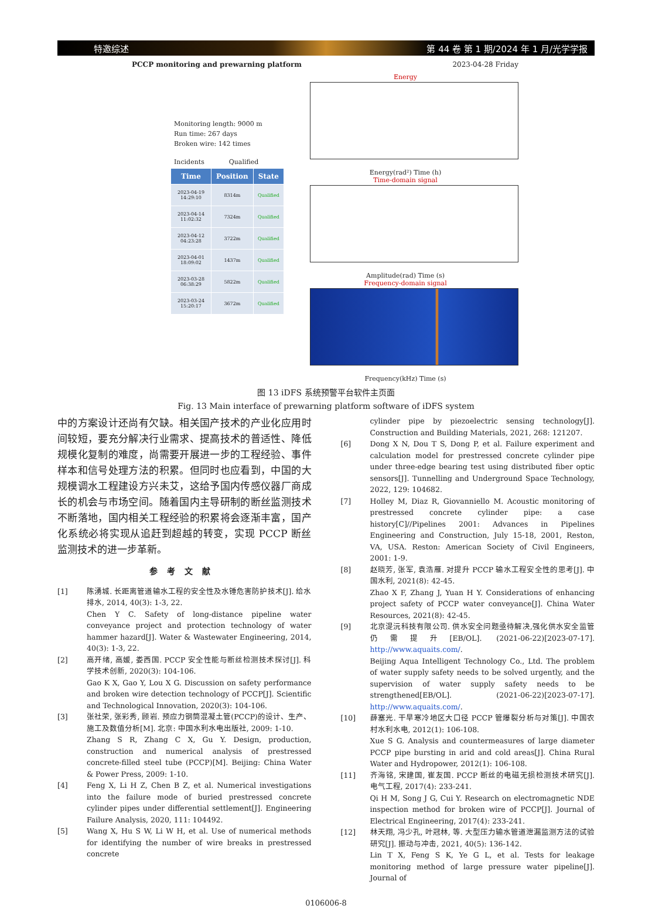特邀综述 第 44 卷 第 1 期/2024 年 1 月/光学学报
PCCP monitoring and prewarning platform 2023-04-28 Friday
Monitoring length: 9000 m
Run time: 267 days
Broken wire: 142 times
Incidents Qualified
| Time | Position | State |
| --- | --- | --- |
| 2023-04-19 14:29:10 | 8314m | Qualified |
| 2023-04-14 11:02:32 | 7324m | Qualified |
| 2023-04-12 04:23:28 | 3722m | Qualified |
| 2023-04-01 18:09:02 | 1437m | Qualified |
| 2023-03-28 06:38:29 | 5822m | Qualified |
| 2023-03-24 15:20:17 | 3672m | Qualified |
Energy
Energy(rad²) Time (h)
Time-domain signal
Amplitude(rad) Time (s)
Frequency-domain signal
Frequency(kHz) Time (s)
图 13 iDFS 系统预警平台软件主页面
Fig. 13 Main interface of prewarning platform software of iDFS system
中的方案设计还尚有欠缺。相关国产技术的产业化应用时间较短，要充分解决行业需求、提高技术的普适性、降低规模化复制的难度，尚需要开展进一步的工程经验、事件样本和信号处理方法的积累。但同时也应看到，中国的大规模调水工程建设方兴未艾，这给予国内传感仪器厂商成长的机会与市场空间。随着国内主导研制的断丝监测技术不断落地，国内相关工程经验的积累将会逐渐丰富，国产化系统必将实现从追赶到超越的转变，实现 PCCP 断丝监测技术的进一步革新。
参考文献
[1] 陈湧城. 长距离管道输水工程的安全性及水锤危害防护技术[J]. 给水排水, 2014, 40(3): 1-3, 22.
Chen Y C. Safety of long-distance pipeline water conveyance project and protection technology of water hammer hazard[J]. Water & Wastewater Engineering, 2014, 40(3): 1-3, 22.
[2] 高开绪, 高媛, 娄西国. PCCP 安全性能与断丝检测技术探讨[J]. 科学技术创新, 2020(3): 104-106.
Gao K X, Gao Y, Lou X G. Discussion on safety performance and broken wire detection technology of PCCP[J]. Scientific and Technological Innovation, 2020(3): 104-106.
[3] 张社荣, 张彩秀, 顾岩. 预应力钢筒混凝土管(PCCP)的设计、生产、施工及数值分析[M]. 北京: 中国水利水电出版社, 2009: 1-10.
Zhang S R, Zhang C X, Gu Y. Design, production, construction and numerical analysis of prestressed concrete-filled steel tube (PCCP)[M]. Beijing: China Water & Power Press, 2009: 1-10.
[4] Feng X, Li H Z, Chen B Z, et al. Numerical investigations into the failure mode of buried prestressed concrete cylinder pipes under differential settlement[J]. Engineering Failure Analysis, 2020, 111: 104492.
[5] Wang X, Hu S W, Li W H, et al. Use of numerical methods for identifying the number of wire breaks in prestressed concrete
cylinder pipe by piezoelectric sensing technology[J]. Construction and Building Materials, 2021, 268: 121207.
[6] Dong X N, Dou T S, Dong P, et al. Failure experiment and calculation model for prestressed concrete cylinder pipe under three-edge bearing test using distributed fiber optic sensors[J]. Tunnelling and Underground Space Technology, 2022, 129: 104682.
[7] Holley M, Diaz R, Giovanniello M. Acoustic monitoring of prestressed concrete cylinder pipe: a case history[C]//Pipelines 2001: Advances in Pipelines Engineering and Construction, July 15-18, 2001, Reston, VA, USA. Reston: American Society of Civil Engineers, 2001: 1-9.
[8] 赵晓芳, 张军, 袁浩雁. 对提升 PCCP 输水工程安全性的思考[J]. 中国水利, 2021(8): 42-45.
Zhao X F, Zhang J, Yuan H Y. Considerations of enhancing project safety of PCCP water conveyance[J]. China Water Resources, 2021(8): 42-45.
[9] 北京湜沅科技有限公司. 供水安全问题亟待解决,强化供水安全监管仍需提升[EB/OL]. (2021-06-22)[2023-07-17]. http://www.aquaits.com/.
Beijing Aqua Intelligent Technology Co., Ltd. The problem of water supply safety needs to be solved urgently, and the supervision of water supply safety needs to be strengthened[EB/OL]. (2021-06-22)[2023-07-17]. http://www.aquaits.com/.
[10] 薛塞光. 干旱寒冷地区大口径 PCCP 管爆裂分析与对策[J]. 中国农村水利水电, 2012(1): 106-108.
Xue S G. Analysis and countermeasures of large diameter PCCP pipe bursting in arid and cold areas[J]. China Rural Water and Hydropower, 2012(1): 106-108.
[11] 齐海铭, 宋建国, 崔友国. PCCP 断丝的电磁无损检测技术研究[J]. 电气工程, 2017(4): 233-241.
Qi H M, Song J G, Cui Y. Research on electromagnetic NDE inspection method for broken wire of PCCP[J]. Journal of Electrical Engineering, 2017(4): 233-241.
[12] 林天翔, 冯少孔, 叶冠林, 等. 大型压力输水管道泄漏监测方法的试验研究[J]. 振动与冲击, 2021, 40(5): 136-142.
Lin T X, Feng S K, Ye G L, et al. Tests for leakage monitoring method of large pressure water pipeline[J]. Journal of
0106006-8